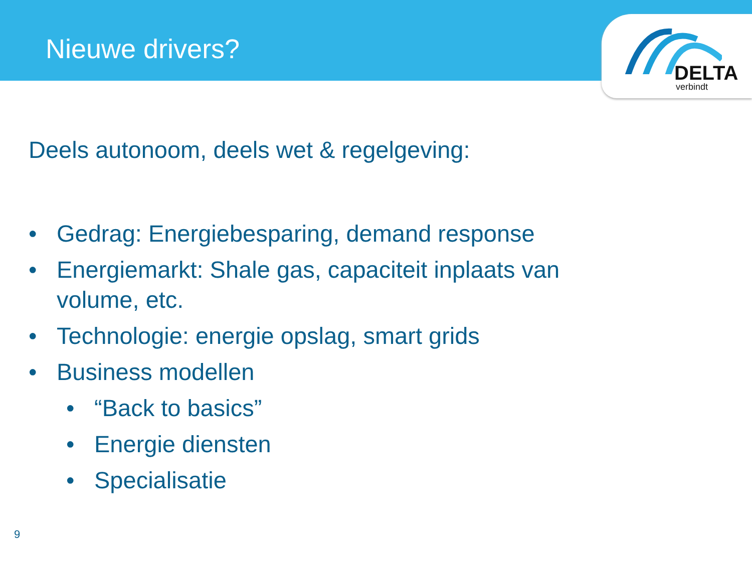Nieuwe drivers?
DELTA
verbindt
Deels autonoom, deels wet & regelgeving:
• Gedrag: Energiebesparing, demand response
• Energiemarkt: Shale gas, capaciteit inplaats van volume, etc.
• Technologie: energie opslag, smart grids
• Business modellen
• “Back to basics”
• Energie diensten
• Specialisatie
9